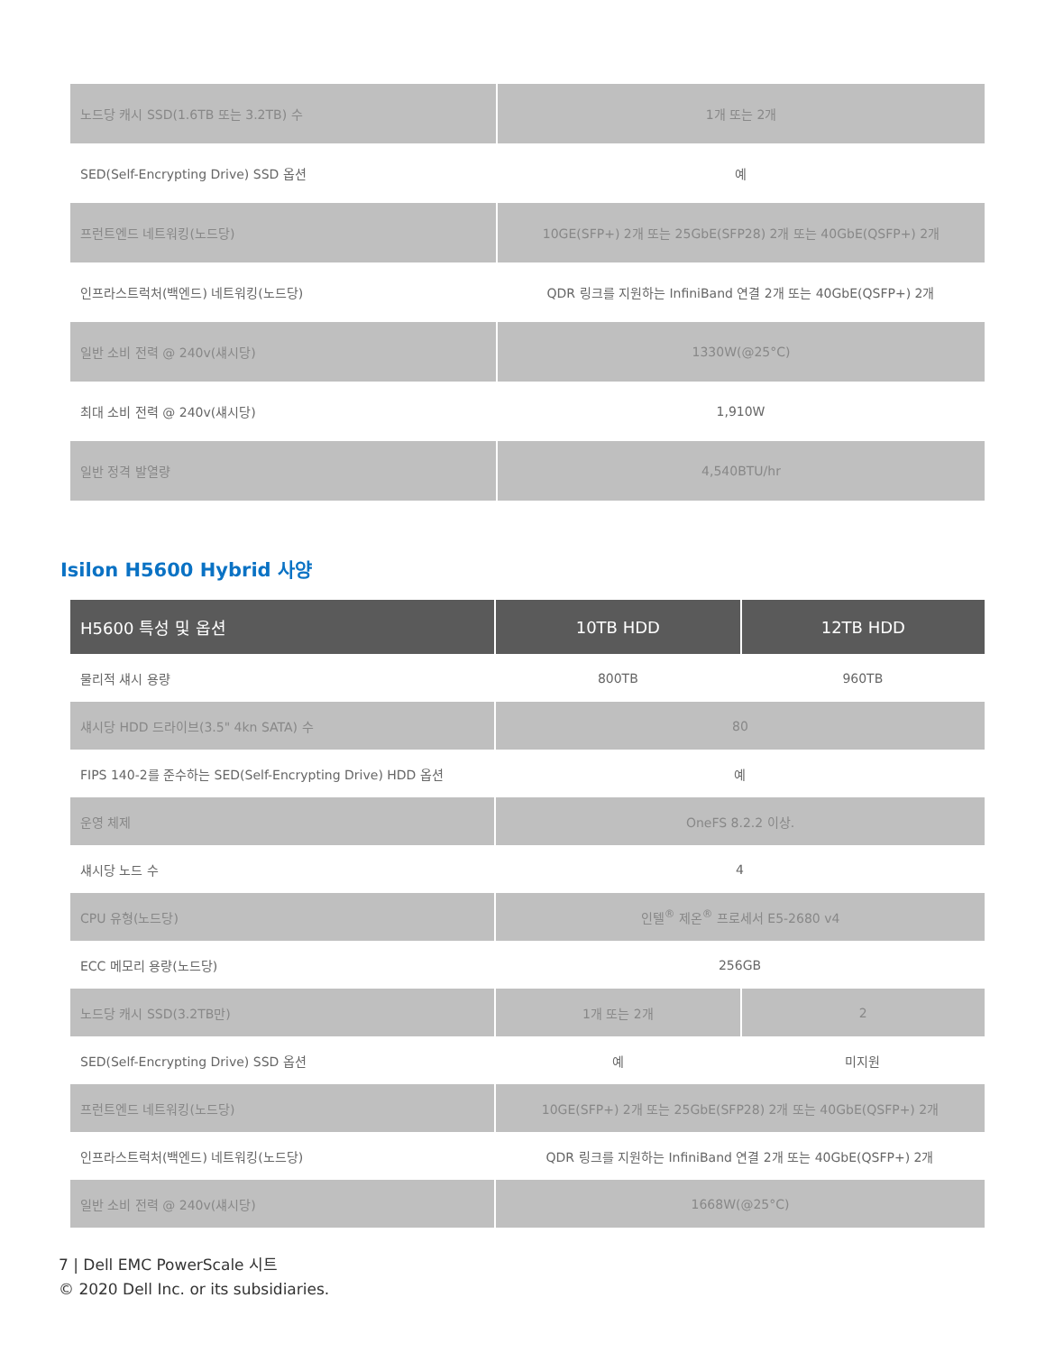| 노드당 캐시 SSD(1.6TB 또는 3.2TB) 수 | 1개 또는 2개 |
| SED(Self-Encrypting Drive) SSD 옵션 | 예 |
| 프런트엔드 네트워킹(노드당) | 10GE(SFP+) 2개 또는 25GbE(SFP28) 2개 또는 40GbE(QSFP+) 2개 |
| 인프라스트럭처(백엔드) 네트워킹(노드당) | QDR 링크를 지원하는 InfiniBand 연결 2개 또는 40GbE(QSFP+) 2개 |
| 일반 소비 전력 @ 240v(섀시당) | 1330W(@25°C) |
| 최대 소비 전력 @ 240v(섀시당) | 1,910W |
| 일반 정격 발열량 | 4,540BTU/hr |
Isilon H5600 Hybrid 사양
| H5600 특성 및 옵션 | 10TB HDD | 12TB HDD |
| --- | --- | --- |
| 물리적 섀시 용량 | 800TB | 960TB |
| 섀시당 HDD 드라이브(3.5" 4kn SATA) 수 | 80 | |
| FIPS 140-2를 준수하는 SED(Self-Encrypting Drive) HDD 옵션 | 예 | |
| 운영 체제 | OneFS 8.2.2 이상. | |
| 섀시당 노드 수 | 4 | |
| CPU 유형(노드당) | 인텔<sup>®</sup> 제온<sup>®</sup> 프로세서 E5-2680 v4 | |
| ECC 메모리 용량(노드당) | 256GB | |
| 노드당 캐시 SSD(3.2TB만) | 1개 또는 2개 | 2 |
| SED(Self-Encrypting Drive) SSD 옵션 | 예 | 미지원 |
| 프런트엔드 네트워킹(노드당) | 10GE(SFP+) 2개 또는 25GbE(SFP28) 2개 또는 40GbE(QSFP+) 2개 | |
| 인프라스트럭처(백엔드) 네트워킹(노드당) | QDR 링크를 지원하는 InfiniBand 연결 2개 또는 40GbE(QSFP+) 2개 | |
| 일반 소비 전력 @ 240v(섀시당) | 1668W(@25°C) | |
7 | Dell EMC PowerScale 시트
© 2020 Dell Inc. or its subsidiaries.